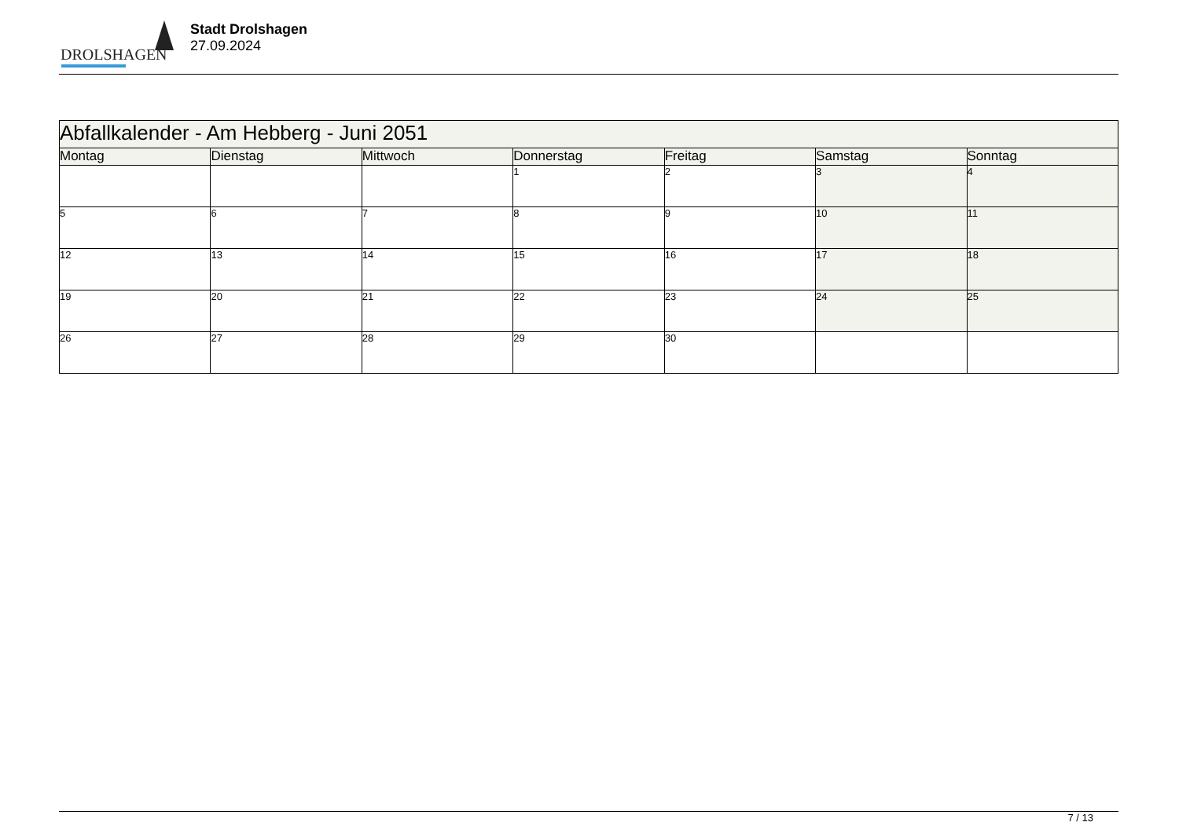DROLSHAGEN
Stadt Drolshagen
27.09.2024
| Abfallkalender - Am Hebberg - Juni 2051 | | | | | | |
| --- | --- | --- | --- | --- | --- | --- |
| Montag | Dienstag | Mittwoch | Donnerstag | Freitag | Samstag | Sonntag |
| | | | 1 | 2 | 3 | 4 |
| 5 | 6 | 7 | 8 | 9 | 10 | 11 |
| 12 | 13 | 14 | 15 | 16 | 17 | 18 |
| 19 | 20 | 21 | 22 | 23 | 24 | 25 |
| 26 | 27 | 28 | 29 | 30 | | |
7 / 13